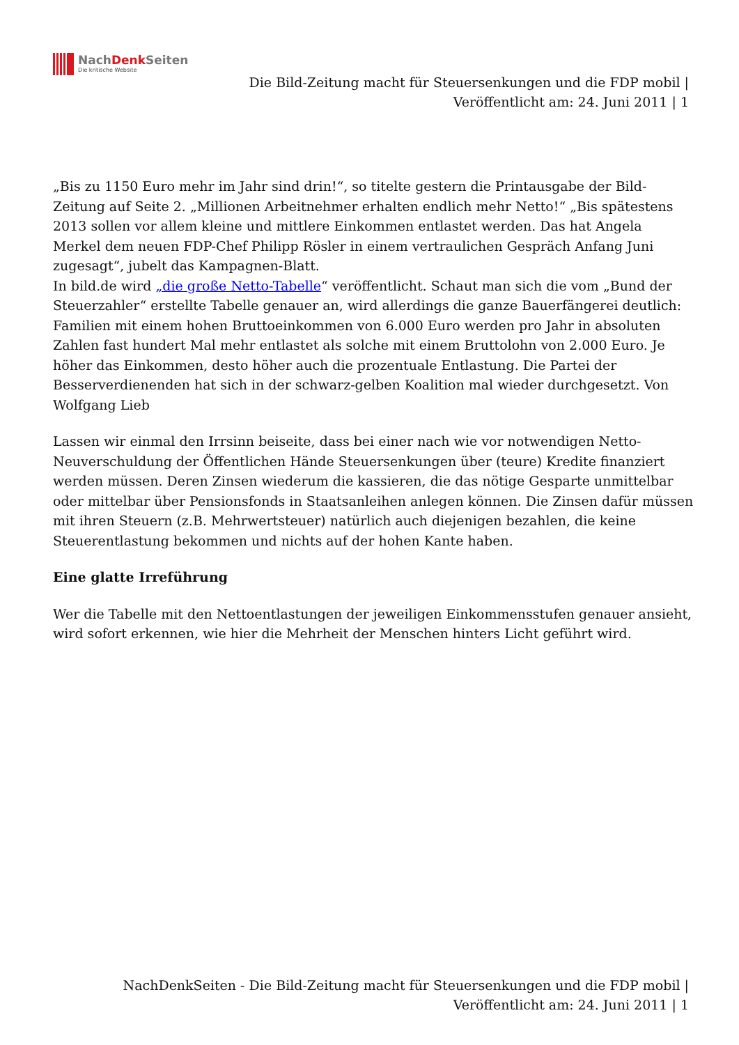NachDenk Seiten
Die kritische Website
Die Bild-Zeitung macht für Steuersenkungen und die FDP mobil |
Veröffentlicht am: 24. Juni 2011 | 1
„Bis zu 1150 Euro mehr im Jahr sind drin!“, so titelte gestern die Printausgabe der Bild-Zeitung auf Seite 2. „Millionen Arbeitnehmer erhalten endlich mehr Netto!“ „Bis spätestens 2013 sollen vor allem kleine und mittlere Einkommen entlastet werden. Das hat Angela Merkel dem neuen FDP-Chef Philipp Rösler in einem vertraulichen Gespräch Anfang Juni zugesagt“, jubelt das Kampagnen-Blatt.
In bild.de wird „die große Netto-Tabelle“ veröffentlicht. Schaut man sich die vom „Bund der Steuerzahler“ erstellte Tabelle genauer an, wird allerdings die ganze Bauerfängerei deutlich: Familien mit einem hohen Bruttoeinkommen von 6.000 Euro werden pro Jahr in absoluten Zahlen fast hundert Mal mehr entlastet als solche mit einem Bruttolohn von 2.000 Euro. Je höher das Einkommen, desto höher auch die prozentuale Entlastung. Die Partei der Besserverdienenden hat sich in der schwarz-gelben Koalition mal wieder durchgesetzt. Von Wolfgang Lieb
Lassen wir einmal den Irrsinn beiseite, dass bei einer nach wie vor notwendigen Netto-Neuverschuldung der Öffentlichen Hände Steuersenkungen über (teure) Kredite finanziert werden müssen. Deren Zinsen wiederum die kassieren, die das nötige Gesparte unmittelbar oder mittelbar über Pensionsfonds in Staatsanleihen anlegen können. Die Zinsen dafür müssen mit ihren Steuern (z.B. Mehrwertsteuer) natürlich auch diejenigen bezahlen, die keine Steuerentlastung bekommen und nichts auf der hohen Kante haben.
Eine glatte Irreführung
Wer die Tabelle mit den Nettoentlastungen der jeweiligen Einkommensstufen genauer ansieht, wird sofort erkennen, wie hier die Mehrheit der Menschen hinters Licht geführt wird.
NachDenkSeiten - Die Bild-Zeitung macht für Steuersenkungen und die FDP mobil |
Veröffentlicht am: 24. Juni 2011 | 1